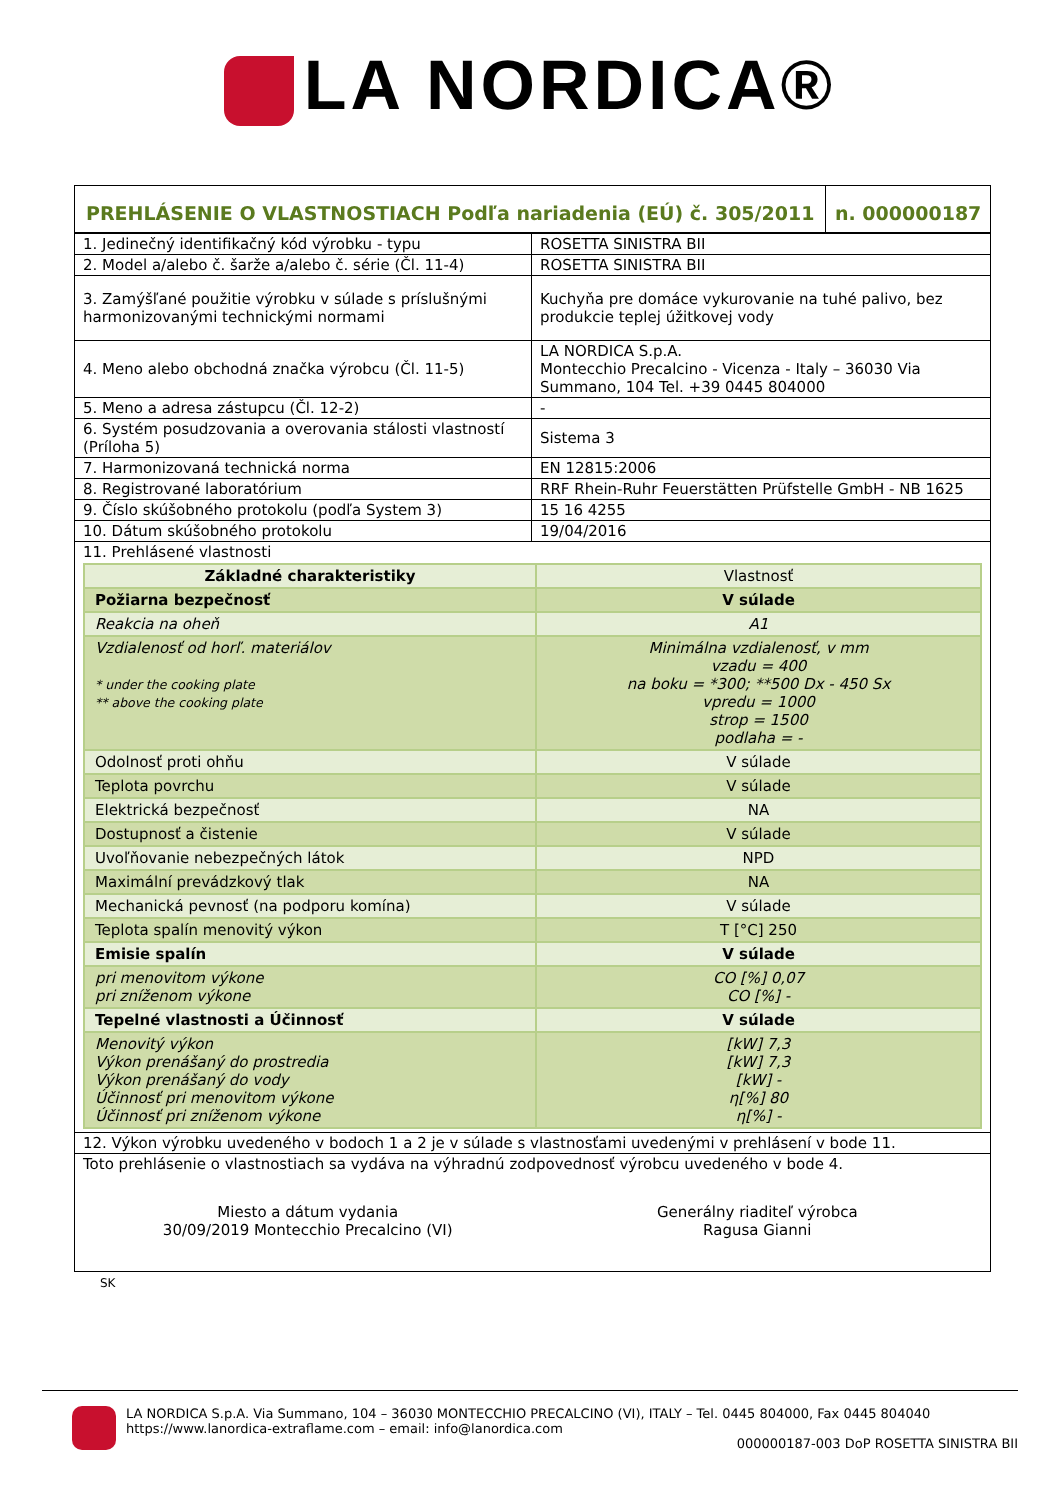LA NORDICA®
| PREHLÁSENIE O VLASTNOSTIACH Podľa nariadenia (EÚ) č. 305/2011 | n. 000000187 |
| 1. Jedinečný identifikačný kód výrobku - typu | ROSETTA SINISTRA BII |
| 2. Model a/alebo č. šarže a/alebo č. série (Čl. 11-4) | ROSETTA SINISTRA BII |
| 3. Zamýšľané použitie výrobku v súlade s príslušnými harmonizovanými technickými normami | Kuchyňa pre domáce vykurovanie na tuhé palivo, bez produkcie teplej úžitkovej vody |
| 4. Meno alebo obchodná značka výrobcu (Čl. 11-5) | LA NORDICA S.p.A. Montecchio Precalcino - Vicenza - Italy – 36030 Via Summano, 104 Tel. +39 0445 804000 |
| 5. Meno a adresa zástupcu (Čl. 12-2) | - |
| 6. Systém posudzovania a overovania stálosti vlastností (Príloha 5) | Sistema 3 |
| 7. Harmonizovaná technická norma | EN 12815:2006 |
| 8. Registrované laboratórium | RRF Rhein-Ruhr Feuerstätten Prüfstelle GmbH - NB 1625 |
| 9. Číslo skúšobného protokolu (podľa System 3) | 15 16 4255 |
| 10. Dátum skúšobného protokolu | 19/04/2016 |
| 11. Prehlásené vlastnosti / Základné charakteristiky / Vlastnosť / / Požiarna bezpečnosť / V súlade / / Reakcia na oheň / A1 / / Vzdialenosť od horľ. materiálov * under the cooking plate ** above the cooking plate / Minimálna vzdialenosť, v mm vzadu = 400 na boku = *300; **500 Dx - 450 Sx vpredu = 1000 strop = 1500 podlaha = - / / Odolnosť proti ohňu / V súlade / / Teplota povrchu / V súlade / / Elektrická bezpečnosť / NA / / Dostupnosť a čistenie / V súlade / / Uvoľňovanie nebezpečných látok / NPD / / Maximální prevádzkový tlak / NA / / Mechanická pevnosť (na podporu komína) / V súlade / / Teplota spalín menovitý výkon / T [°C] 250 / / Emisie spalín / V súlade / / pri menovitom výkone pri zníženom výkone / CO [%] 0,07 CO [%] - / / Tepelné vlastnosti a Účinnosť / V súlade / / Menovitý výkon Výkon prenášaný do prostredia Výkon prenášaný do vody Účinnosť pri menovitom výkone Účinnosť pri zníženom výkone / [kW] 7,3 [kW] 7,3 [kW] - η[%] 80 η[%] - / | |
| 12. Výkon výrobku uvedeného v bodoch 1 a 2 je v súlade s vlastnosťami uvedenými v prehlásení v bode 11. | |
| Toto prehlásenie o vlastnostiach sa vydáva na výhradnú zodpovednosť výrobcu uvedeného v bode 4. Miesto a dátum vydania 30/09/2019 Montecchio Precalcino (VI) Generálny riaditeľ výrobca Ragusa Gianni | |
SK
LA NORDICA S.p.A. Via Summano, 104 – 36030 MONTECCHIO PRECALCINO (VI), ITALY – Tel. 0445 804000, Fax 0445 804040
https://www.lanordica-extraflame.com – email: info@lanordica.com
000000187-003 DoP ROSETTA SINISTRA BII